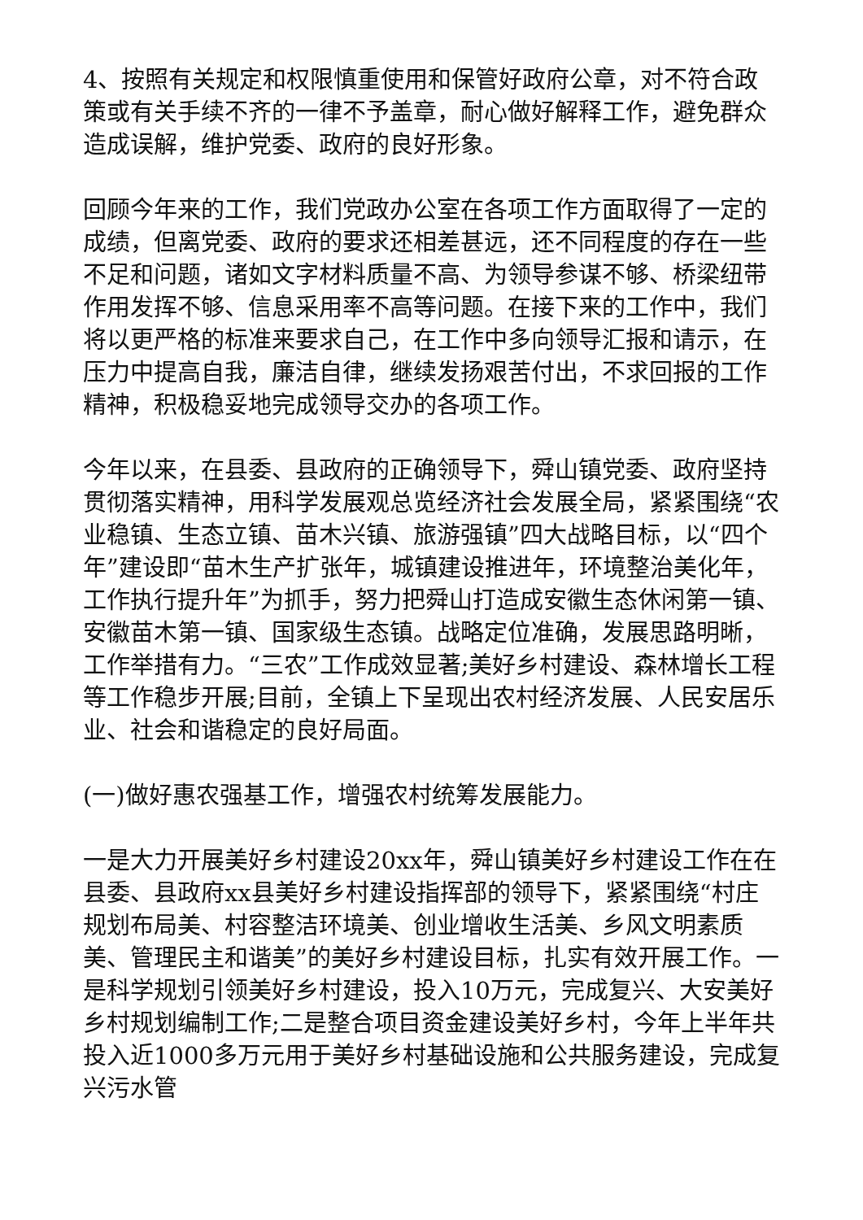4、按照有关规定和权限慎重使用和保管好政府公章，对不符合政策或有关手续不齐的一律不予盖章，耐心做好解释工作，避免群众造成误解，维护党委、政府的良好形象。
回顾今年来的工作，我们党政办公室在各项工作方面取得了一定的成绩，但离党委、政府的要求还相差甚远，还不同程度的存在一些不足和问题，诸如文字材料质量不高、为领导参谋不够、桥梁纽带作用发挥不够、信息采用率不高等问题。在接下来的工作中，我们将以更严格的标准来要求自己，在工作中多向领导汇报和请示，在压力中提高自我，廉洁自律，继续发扬艰苦付出，不求回报的工作精神，积极稳妥地完成领导交办的各项工作。
今年以来，在县委、县政府的正确领导下，舜山镇党委、政府坚持贯彻落实精神，用科学发展观总览经济社会发展全局，紧紧围绕“农业稳镇、生态立镇、苗木兴镇、旅游强镇”四大战略目标，以“四个年”建设即“苗木生产扩张年，城镇建设推进年，环境整治美化年，工作执行提升年”为抓手，努力把舜山打造成安徽生态休闲第一镇、安徽苗木第一镇、国家级生态镇。战略定位准确，发展思路明晰，工作举措有力。“三农”工作成效显著;美好乡村建设、森林增长工程等工作稳步开展;目前，全镇上下呈现出农村经济发展、人民安居乐业、社会和谐稳定的良好局面。
(一)做好惠农强基工作，增强农村统筹发展能力。
一是大力开展美好乡村建设20xx年，舜山镇美好乡村建设工作在在县委、县政府xx县美好乡村建设指挥部的领导下，紧紧围绕“村庄规划布局美、村容整洁环境美、创业增收生活美、乡风文明素质美、管理民主和谐美”的美好乡村建设目标，扎实有效开展工作。一是科学规划引领美好乡村建设，投入10万元，完成复兴、大安美好乡村规划编制工作;二是整合项目资金建设美好乡村，今年上半年共投入近1000多万元用于美好乡村基础设施和公共服务建设，完成复兴污水管